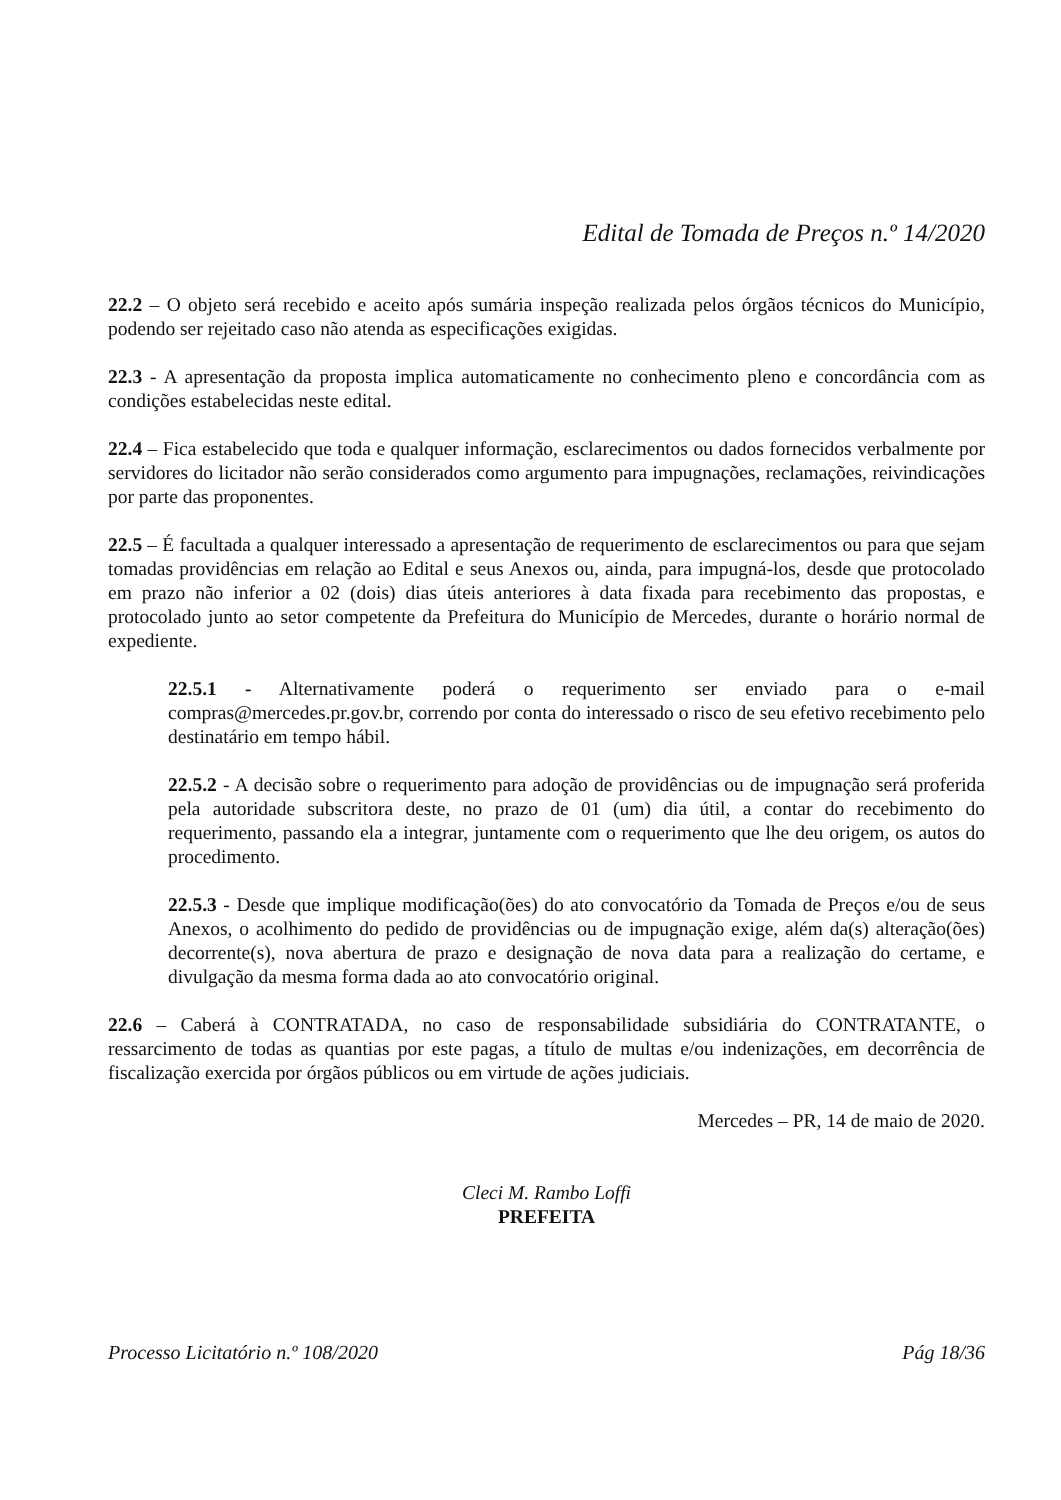Edital de Tomada de Preços n.º 14/2020
22.2 – O objeto será recebido e aceito após sumária inspeção realizada pelos órgãos técnicos do Município, podendo ser rejeitado caso não atenda as especificações exigidas.
22.3 - A apresentação da proposta implica automaticamente no conhecimento pleno e concordância com as condições estabelecidas neste edital.
22.4 – Fica estabelecido que toda e qualquer informação, esclarecimentos ou dados fornecidos verbalmente por servidores do licitador não serão considerados como argumento para impugnações, reclamações, reivindicações por parte das proponentes.
22.5 – É facultada a qualquer interessado a apresentação de requerimento de esclarecimentos ou para que sejam tomadas providências em relação ao Edital e seus Anexos ou, ainda, para impugná-los, desde que protocolado em prazo não inferior a 02 (dois) dias úteis anteriores à data fixada para recebimento das propostas, e protocolado junto ao setor competente da Prefeitura do Município de Mercedes, durante o horário normal de expediente.
22.5.1 - Alternativamente poderá o requerimento ser enviado para o e-mail compras@mercedes.pr.gov.br, correndo por conta do interessado o risco de seu efetivo recebimento pelo destinatário em tempo hábil.
22.5.2 - A decisão sobre o requerimento para adoção de providências ou de impugnação será proferida pela autoridade subscritora deste, no prazo de 01 (um) dia útil, a contar do recebimento do requerimento, passando ela a integrar, juntamente com o requerimento que lhe deu origem, os autos do procedimento.
22.5.3 - Desde que implique modificação(ões) do ato convocatório da Tomada de Preços e/ou de seus Anexos, o acolhimento do pedido de providências ou de impugnação exige, além da(s) alteração(ões) decorrente(s), nova abertura de prazo e designação de nova data para a realização do certame, e divulgação da mesma forma dada ao ato convocatório original.
22.6 – Caberá à CONTRATADA, no caso de responsabilidade subsidiária do CONTRATANTE, o ressarcimento de todas as quantias por este pagas, a título de multas e/ou indenizações, em decorrência de fiscalização exercida por órgãos públicos ou em virtude de ações judiciais.
Mercedes – PR, 14 de maio de 2020.
Cleci M. Rambo Loffi
PREFEITA
Processo Licitatório n.º 108/2020 Pág 18/36